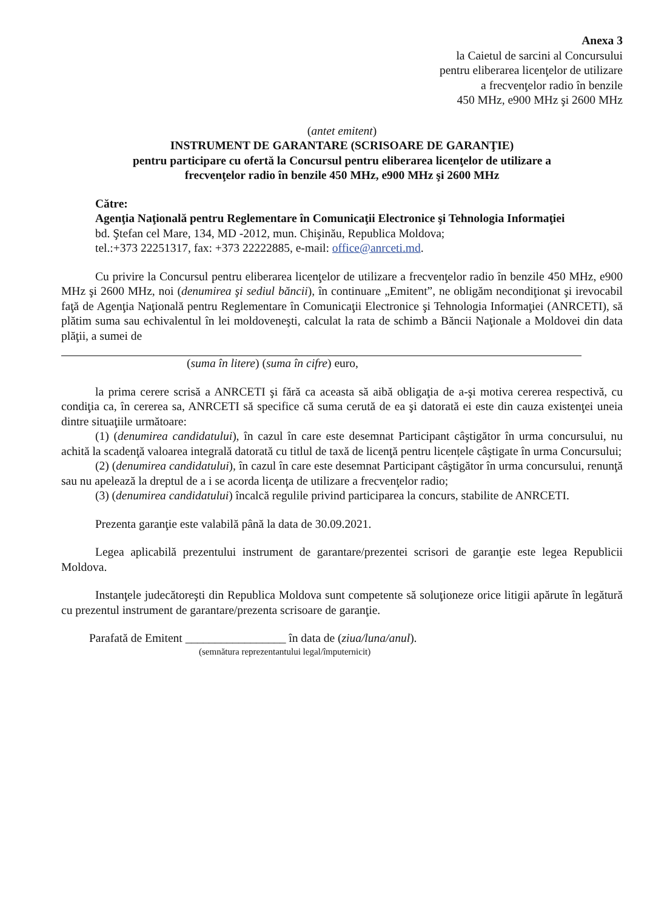Anexa 3
la Caietul de sarcini al Concursului
pentru eliberarea licenţelor de utilizare
a frecvenţelor radio în benzile
450 MHz, e900 MHz şi 2600 MHz
(antet emitent)
INSTRUMENT DE GARANTARE (SCRISOARE DE GARANŢIE)
pentru participare cu ofertă la Concursul pentru eliberarea licenţelor de utilizare a
frecvenţelor radio în benzile 450 MHz, e900 MHz şi 2600 MHz
Către:
Agenţia Naţională pentru Reglementare în Comunicaţii Electronice şi Tehnologia Informaţiei
bd. Ştefan cel Mare, 134, MD -2012, mun. Chişinău, Republica Moldova;
tel.:+373 22251317, fax: +373 22222885, e-mail: office@anrceti.md.
Cu privire la Concursul pentru eliberarea licenţelor de utilizare a frecvenţelor radio în benzile 450 MHz, e900 MHz şi 2600 MHz, noi (denumirea şi sediul băncii), în continuare „Emitent”, ne obligăm necondiţionat şi irevocabil faţă de Agenţia Naţională pentru Reglementare în Comunicaţii Electronice şi Tehnologia Informaţiei (ANRCETI), să plătim suma sau echivalentul în lei moldoveneşti, calculat la rata de schimb a Băncii Naţionale a Moldovei din data plăţii, a sumei de
(suma în litere) (suma în cifre) euro,
la prima cerere scrisă a ANRCETI şi fără ca aceasta să aibă obligaţia de a-şi motiva cererea respectivă, cu condiţia ca, în cererea sa, ANRCETI să specifice că suma cerută de ea şi datorată ei este din cauza existenţei uneia dintre situaţiile următoare:
(1) (denumirea candidatului), în cazul în care este desemnat Participant câştigător în urma concursului, nu achită la scadenţă valoarea integrală datorată cu titlul de taxă de licenţă pentru licențele câştigate în urma Concursului;
(2) (denumirea candidatului), în cazul în care este desemnat Participant câştigător în urma concursului, renunţă sau nu apelează la dreptul de a i se acorda licenţa de utilizare a frecvenţelor radio;
(3) (denumirea candidatului) încalcă regulile privind participarea la concurs, stabilite de ANRCETI.
Prezenta garanţie este valabilă până la data de 30.09.2021.
Legea aplicabilă prezentului instrument de garantare/prezentei scrisori de garanţie este legea Republicii Moldova.
Instanţele judecătoreşti din Republica Moldova sunt competente să soluţioneze orice litigii apărute în legătură cu prezentul instrument de garantare/prezenta scrisoare de garanţie.
Parafată de Emitent _________________ în data de (ziua/luna/anul).
(semnătura reprezentantului legal/împuternicit)